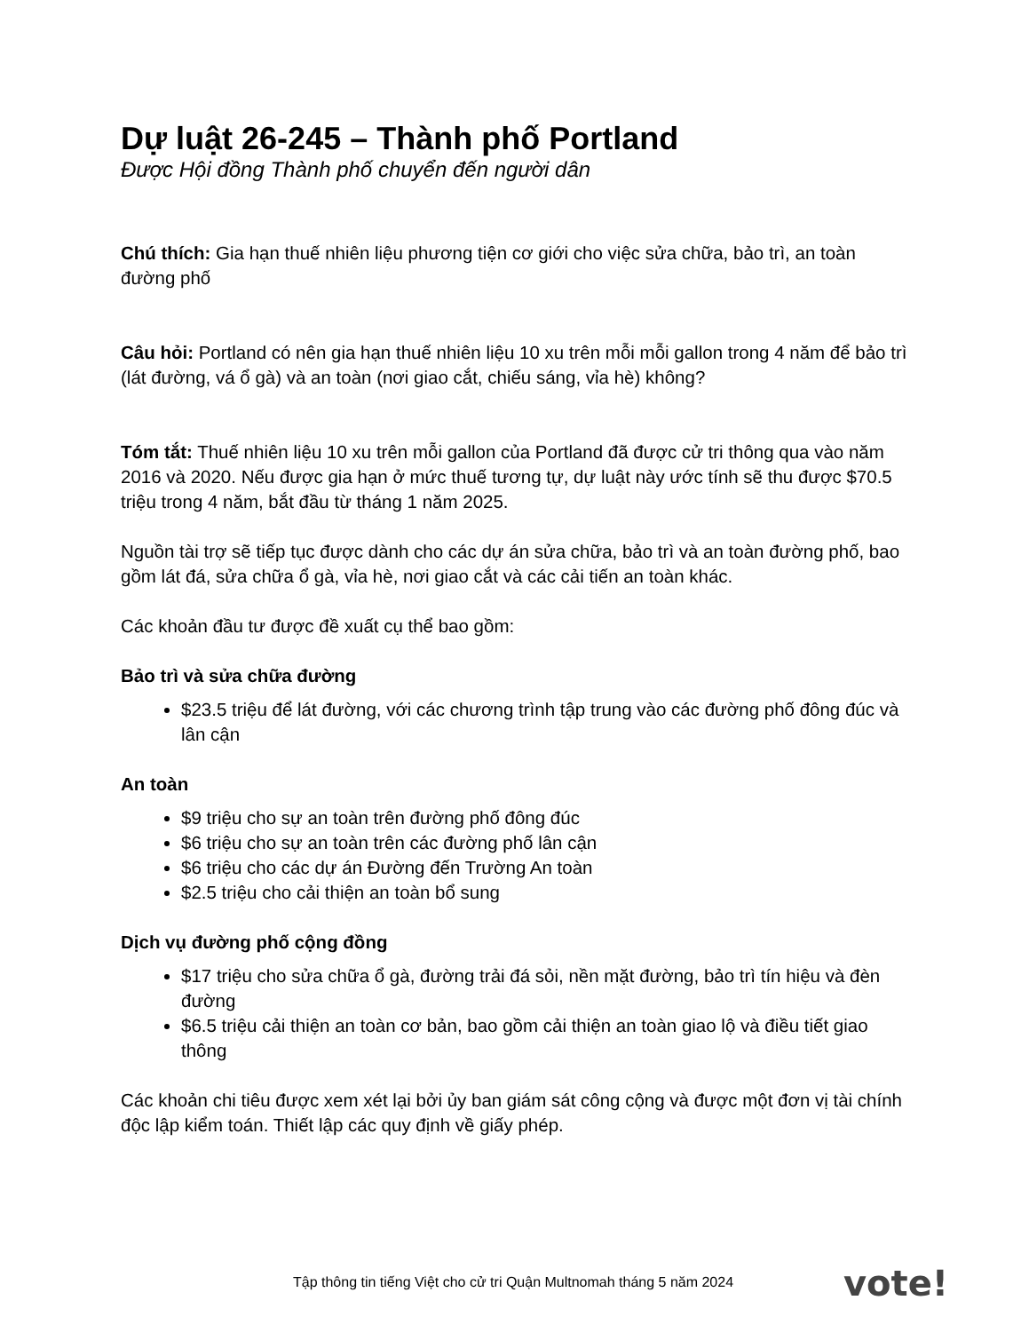Dự luật 26-245 – Thành phố Portland
Được Hội đồng Thành phố chuyển đến người dân
Chú thích: Gia hạn thuế nhiên liệu phương tiện cơ giới cho việc sửa chữa, bảo trì, an toàn đường phố
Câu hỏi: Portland có nên gia hạn thuế nhiên liệu 10 xu trên mỗi mỗi gallon trong 4 năm để bảo trì (lát đường, vá ổ gà) và an toàn (nơi giao cắt, chiếu sáng, vỉa hè) không?
Tóm tắt: Thuế nhiên liệu 10 xu trên mỗi gallon của Portland đã được cử tri thông qua vào năm 2016 và 2020. Nếu được gia hạn ở mức thuế tương tự, dự luật này ước tính sẽ thu được $70.5 triệu trong 4 năm, bắt đầu từ tháng 1 năm 2025.
Nguồn tài trợ sẽ tiếp tục được dành cho các dự án sửa chữa, bảo trì và an toàn đường phố, bao gồm lát đá, sửa chữa ổ gà, vỉa hè, nơi giao cắt và các cải tiến an toàn khác.
Các khoản đầu tư được đề xuất cụ thể bao gồm:
Bảo trì và sửa chữa đường
$23.5 triệu để lát đường, với các chương trình tập trung vào các đường phố đông đúc và lân cận
An toàn
$9 triệu cho sự an toàn trên đường phố đông đúc
$6 triệu cho sự an toàn trên các đường phố lân cận
$6 triệu cho các dự án Đường đến Trường An toàn
$2.5 triệu cho cải thiện an toàn bổ sung
Dịch vụ đường phố cộng đồng
$17 triệu cho sửa chữa ổ gà, đường trải đá sỏi, nền mặt đường, bảo trì tín hiệu và đèn đường
$6.5 triệu cải thiện an toàn cơ bản, bao gồm cải thiện an toàn giao lộ và điều tiết giao thông
Các khoản chi tiêu được xem xét lại bởi ủy ban giám sát công cộng và được một đơn vị tài chính độc lập kiểm toán. Thiết lập các quy định về giấy phép.
Tập thông tin tiếng Việt cho cử tri Quận Multnomah tháng 5 năm 2024
vote!